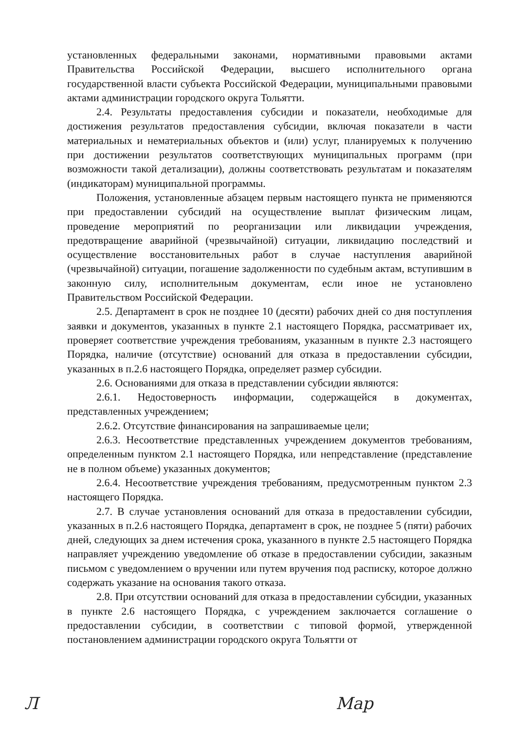установленных федеральными законами, нормативными правовыми актами Правительства Российской Федерации, высшего исполнительного органа государственной власти субъекта Российской Федерации, муниципальными правовыми актами администрации городского округа Тольятти.
2.4. Результаты предоставления субсидии и показатели, необходимые для достижения результатов предоставления субсидии, включая показатели в части материальных и нематериальных объектов и (или) услуг, планируемых к получению при достижении результатов соответствующих муниципальных программ (при возможности такой детализации), должны соответствовать результатам и показателям (индикаторам) муниципальной программы.
Положения, установленные абзацем первым настоящего пункта не применяются при предоставлении субсидий на осуществление выплат физическим лицам, проведение мероприятий по реорганизации или ликвидации учреждения, предотвращение аварийной (чрезвычайной) ситуации, ликвидацию последствий и осуществление восстановительных работ в случае наступления аварийной (чрезвычайной) ситуации, погашение задолженности по судебным актам, вступившим в законную силу, исполнительным документам, если иное не установлено Правительством Российской Федерации.
2.5. Департамент в срок не позднее 10 (десяти) рабочих дней со дня поступления заявки и документов, указанных в пункте 2.1 настоящего Порядка, рассматривает их, проверяет соответствие учреждения требованиям, указанным в пункте 2.3 настоящего Порядка, наличие (отсутствие) оснований для отказа в предоставлении субсидии, указанных в п.2.6 настоящего Порядка, определяет размер субсидии.
2.6. Основаниями для отказа в представлении субсидии являются:
2.6.1. Недостоверность информации, содержащейся в документах, представленных учреждением;
2.6.2. Отсутствие финансирования на запрашиваемые цели;
2.6.3. Несоответствие представленных учреждением документов требованиям, определенным пунктом 2.1 настоящего Порядка, или непредставление (представление не в полном объеме) указанных документов;
2.6.4. Несоответствие учреждения требованиям, предусмотренным пунктом 2.3 настоящего Порядка.
2.7. В случае установления оснований для отказа в предоставлении субсидии, указанных в п.2.6 настоящего Порядка, департамент в срок, не позднее 5 (пяти) рабочих дней, следующих за днем истечения срока, указанного в пункте 2.5 настоящего Порядка направляет учреждению уведомление об отказе в предоставлении субсидии, заказным письмом с уведомлением о вручении или путем вручения под расписку, которое должно содержать указание на основания такого отказа.
2.8. При отсутствии оснований для отказа в предоставлении субсидии, указанных в пункте 2.6 настоящего Порядка, с учреждением заключается соглашение о предоставлении субсидии, в соответствии с типовой формой, утвержденной постановлением администрации городского округа Тольятти от
Л Мар